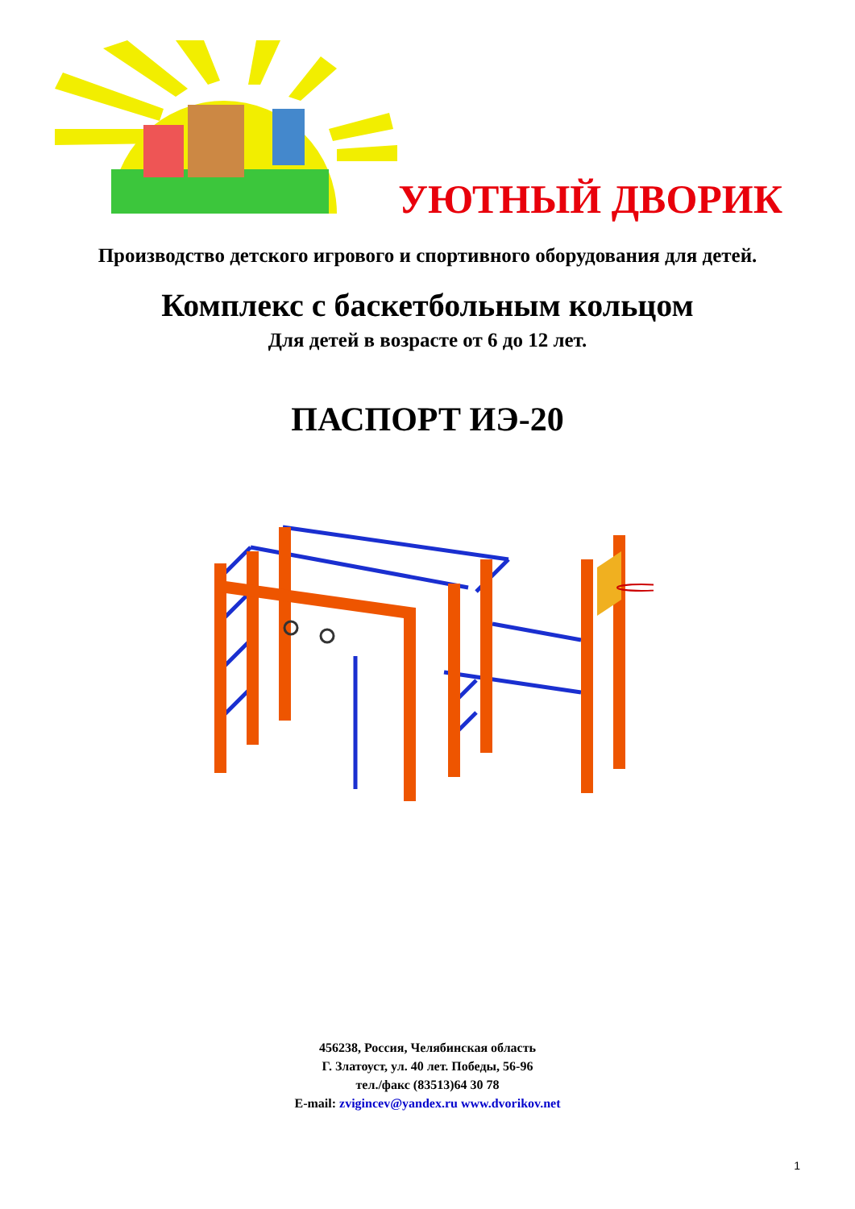УЮТНЫЙ ДВОРИК
Производство детского игрового и спортивного оборудования для детей.
Комплекс с баскетбольным кольцом
Для детей в возрасте от 6 до 12 лет.
ПАСПОРТ ИЭ-20
456238, Россия, Челябинская область
Г. Златоуст, ул. 40 лет. Победы, 56-96
тел./факс (83513)64 30 78
E-mail: zvigincev@yandex.ru www.dvorikov.net
1